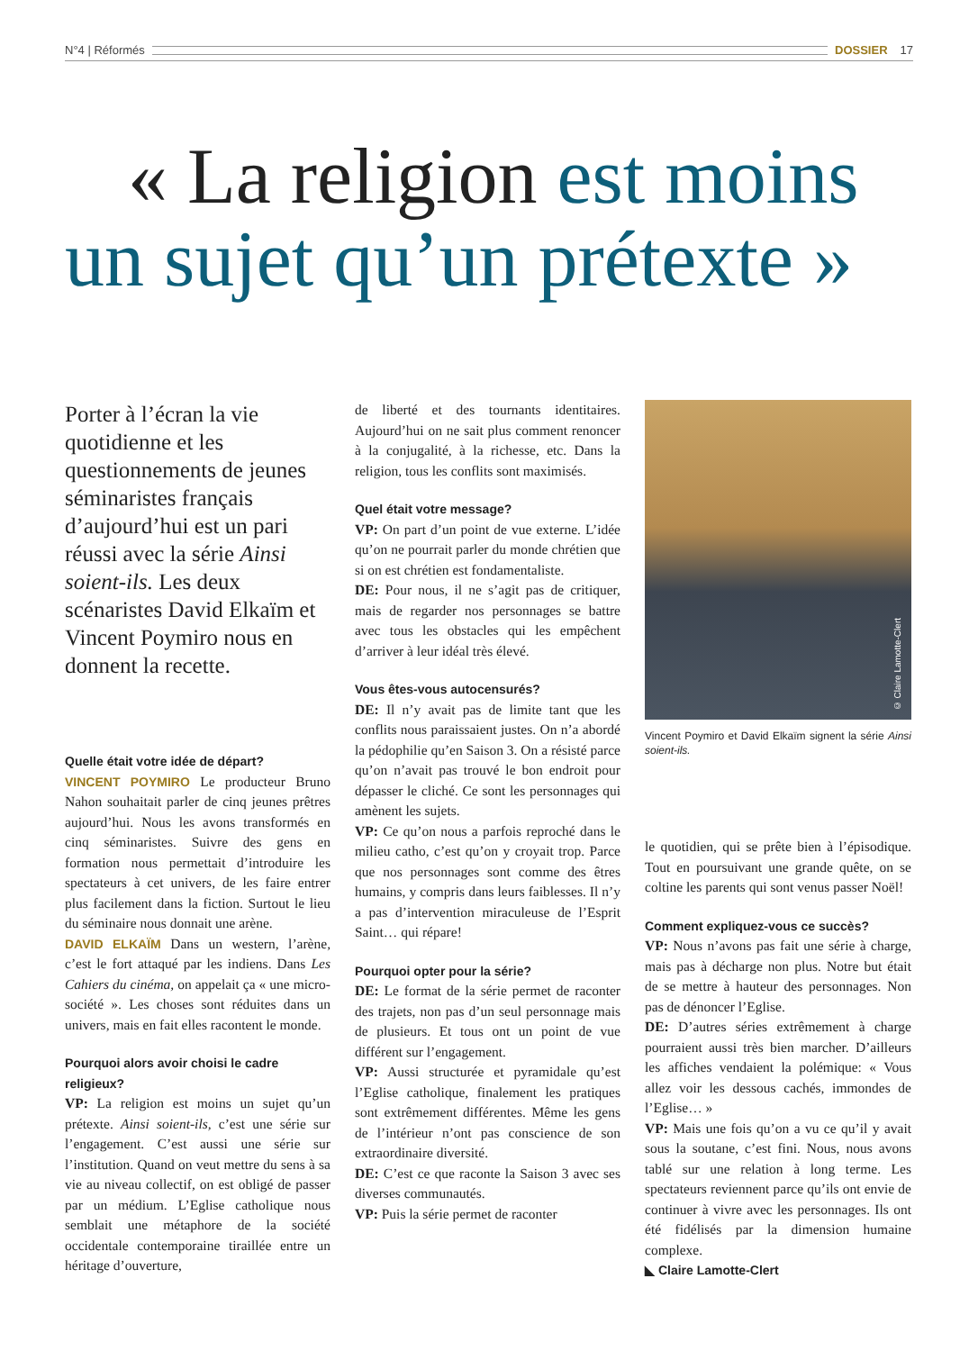N°4 | Réformés DOSSIER 17
« La religion est moins un sujet qu’un prétexte »
Porter à l’écran la vie quotidienne et les questionnements de jeunes séminaristes français d’aujourd’hui est un pari réussi avec la série Ainsi soient-ils. Les deux scénaristes David Elkaïm et Vincent Poymiro nous en donnent la recette.
Quelle était votre idée de départ?
VINCENT POYMIRO Le producteur Bruno Nahon souhaitait parler de cinq jeunes prêtres aujourd’hui. Nous les avons transformés en cinq séminaristes. Suivre des gens en formation nous permettait d’introduire les spectateurs à cet univers, de les faire entrer plus facilement dans la fiction. Surtout le lieu du séminaire nous donnait une arène.
DAVID ELKAÏM Dans un western, l’arène, c’est le fort attaqué par les indiens. Dans Les Cahiers du cinéma, on appelait ça « une micro-société ». Les choses sont réduites dans un univers, mais en fait elles racontent le monde.
Pourquoi alors avoir choisi le cadre religieux?
VP: La religion est moins un sujet qu’un prétexte. Ainsi soient-ils, c’est une série sur l’engagement. C’est aussi une série sur l’institution. Quand on veut mettre du sens à sa vie au niveau collectif, on est obligé de passer par un médium. L’Eglise catholique nous semblait une métaphore de la société occidentale contemporaine tiraillée entre un héritage d’ouverture,
de liberté et des tournants identitaires. Aujourd’hui on ne sait plus comment renoncer à la conjugalité, à la richesse, etc. Dans la religion, tous les conflits sont maximisés.
Quel était votre message?
VP: On part d’un point de vue externe. L’idée qu’on ne pourrait parler du monde chrétien que si on est chrétien est fondamentaliste.
DE: Pour nous, il ne s’agit pas de critiquer, mais de regarder nos personnages se battre avec tous les obstacles qui les empêchent d’arriver à leur idéal très élevé.
Vous êtes-vous autocensurés?
DE: Il n’y avait pas de limite tant que les conflits nous paraissaient justes. On n’a abordé la pédophilie qu’en Saison 3. On a résisté parce qu’on n’avait pas trouvé le bon endroit pour dépasser le cliché. Ce sont les personnages qui amènent les sujets.
VP: Ce qu’on nous a parfois reproché dans le milieu catho, c’est qu’on y croyait trop. Parce que nos personnages sont comme des êtres humains, y compris dans leurs faiblesses. Il n’y a pas d’intervention miraculeuse de l’Esprit Saint… qui répare!
Pourquoi opter pour la série?
DE: Le format de la série permet de raconter des trajets, non pas d’un seul personnage mais de plusieurs. Et tous ont un point de vue différent sur l’engagement.
VP: Aussi structurée et pyramidale qu’est l’Eglise catholique, finalement les pratiques sont extrêmement différentes. Même les gens de l’intérieur n’ont pas conscience de son extraordinaire diversité.
DE: C’est ce que raconte la Saison 3 avec ses diverses communautés.
VP: Puis la série permet de raconter
© Claire Lamotte-Clert
Vincent Poymiro et David Elkaïm signent la série Ainsi soient-ils.
le quotidien, qui se prête bien à l’épisodique. Tout en poursuivant une grande quête, on se coltine les parents qui sont venus passer Noël!
Comment expliquez-vous ce succès?
VP: Nous n’avons pas fait une série à charge, mais pas à décharge non plus. Notre but était de se mettre à hauteur des personnages. Non pas de dénoncer l’Eglise.
DE: D’autres séries extrêmement à charge pourraient aussi très bien marcher. D’ailleurs les affiches vendaient la polémique: « Vous allez voir les dessous cachés, immondes de l’Eglise… »
VP: Mais une fois qu’on a vu ce qu’il y avait sous la soutane, c’est fini. Nous, nous avons tablé sur une relation à long terme. Les spectateurs reviennent parce qu’ils ont envie de continuer à vivre avec les personnages. Ils ont été fidélisés par la dimension humaine complexe.
◣ Claire Lamotte-Clert